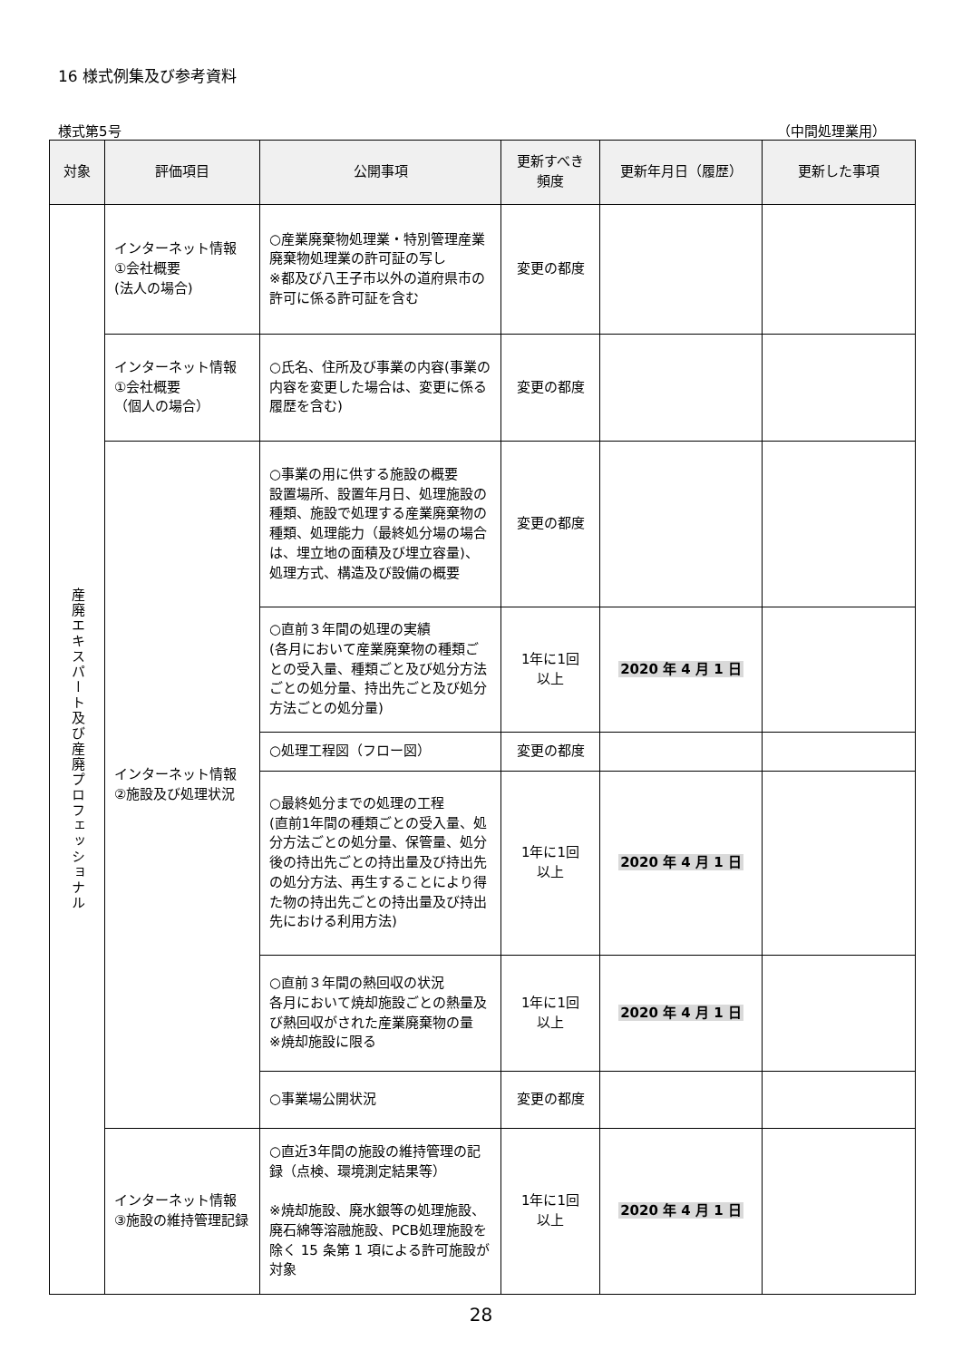16 様式例集及び参考資料
様式第5号 （中間処理業用）
| 対象 | 評価項目 | 公開事項 | 更新すべき 頻度 | 更新年月日（履歴） | 更新した事項 |
| --- | --- | --- | --- | --- | --- |
| 産廃エキスパート及び産廃プロフェッショナル | インターネット情報 ①会社概要 (法人の場合) | ○産業廃棄物処理業・特別管理産業廃棄物処理業の許可証の写し ※都及び八王子市以外の道府県市の許可に係る許可証を含む | 変更の都度 | | |
| | インターネット情報 ①会社概要 （個人の場合） | ○氏名、住所及び事業の内容(事業の内容を変更した場合は、変更に係る履歴を含む) | 変更の都度 | | |
| | インターネット情報 ②施設及び処理状況 | ○事業の用に供する施設の概要 設置場所、設置年月日、処理施設の種類、施設で処理する産業廃棄物の種類、処理能力（最終処分場の場合は、埋立地の面積及び埋立容量)、処理方式、構造及び設備の概要 | 変更の都度 | | |
| | | ○直前３年間の処理の実績 (各月において産業廃棄物の種類ごとの受入量、種類ごと及び処分方法ごとの処分量、持出先ごと及び処分方法ごとの処分量) | 1年に1回 以上 | 2020 年 4 月 1 日 | |
| | | ○処理工程図（フロー図） | 変更の都度 | | |
| | | ○最終処分までの処理の工程 (直前1年間の種類ごとの受入量、処分方法ごとの処分量、保管量、処分後の持出先ごとの持出量及び持出先の処分方法、再生することにより得た物の持出先ごとの持出量及び持出先における利用方法) | 1年に1回 以上 | 2020 年 4 月 1 日 | |
| | | ○直前３年間の熱回収の状況 各月において焼却施設ごとの熱量及び熱回収がされた産業廃棄物の量 ※焼却施設に限る | 1年に1回 以上 | 2020 年 4 月 1 日 | |
| | | ○事業場公開状況 | 変更の都度 | | |
| | インターネット情報 ③施設の維持管理記録 | ○直近3年間の施設の維持管理の記録（点検、環境測定結果等） ※焼却施設、廃水銀等の処理施設、廃石綿等溶融施設、PCB処理施設を除く 15 条第 1 項による許可施設が対象 | 1年に1回 以上 | 2020 年 4 月 1 日 | |
28